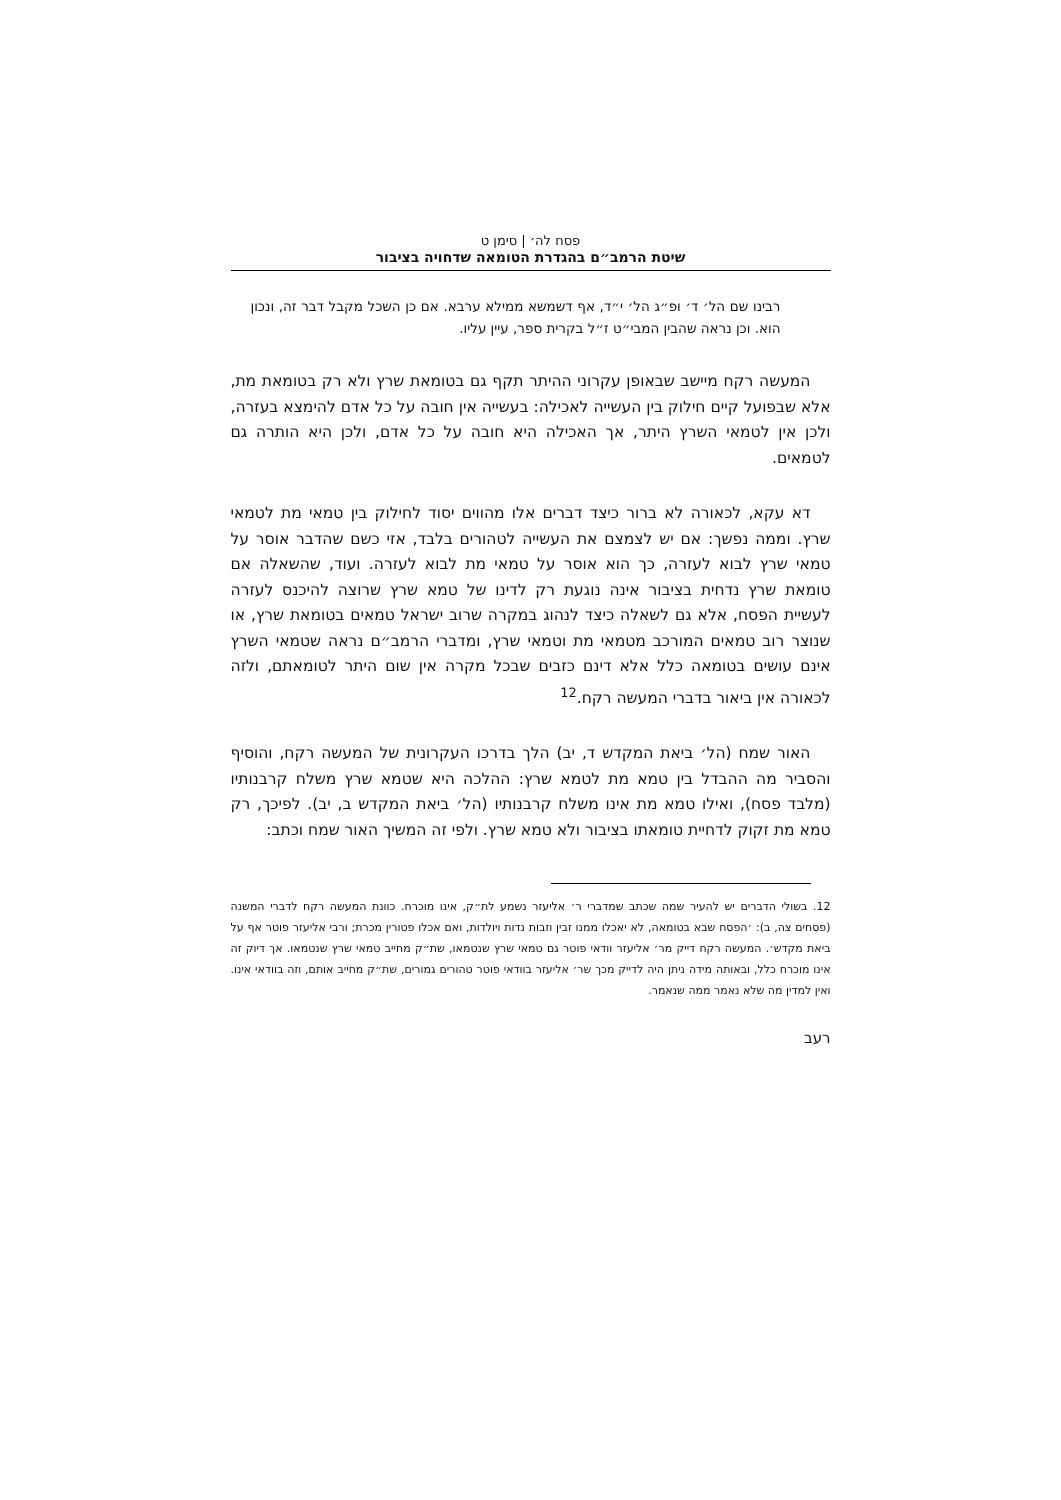פסח לה׳ | סימן ט
שיטת הרמב״ם בהגדרת הטומאה שדחויה בציבור
רבינו שם הל׳ ד׳ ופ״ג הל׳ י״ד, אף דשמשא ממילא ערבא. אם כן השכל מקבל דבר זה, ונכון הוא. וכן נראה שהבין המבי״ט ז״ל בקרית ספר, עיין עליו.
המעשה רקח מיישב שבאופן עקרוני ההיתר תקף גם בטומאת שרץ ולא רק בטומאת מת, אלא שבפועל קיים חילוק בין העשייה לאכילה: בעשייה אין חובה על כל אדם להימצא בעזרה, ולכן אין לטמאי השרץ היתר, אך האכילה היא חובה על כל אדם, ולכן היא הותרה גם לטמאים.
דא עקא, לכאורה לא ברור כיצד דברים אלו מהווים יסוד לחילוק בין טמאי מת לטמאי שרץ. וממה נפשך: אם יש לצמצם את העשייה לטהורים בלבד, אזי כשם שהדבר אוסר על טמאי שרץ לבוא לעזרה, כך הוא אוסר על טמאי מת לבוא לעזרה. ועוד, שהשאלה אם טומאת שרץ נדחית בציבור אינה נוגעת רק לדינו של טמא שרץ שרוצה להיכנס לעזרה לעשיית הפסח, אלא גם לשאלה כיצד לנהוג במקרה שרוב ישראל טמאים בטומאת שרץ, או שנוצר רוב טמאים המורכב מטמאי מת וטמאי שרץ, ומדברי הרמב״ם נראה שטמאי השרץ אינם עושים בטומאה כלל אלא דינם כזבים שבכל מקרה אין שום היתר לטומאתם, ולזה לכאורה אין ביאור בדברי המעשה רקח.<sup>12</sup>
האור שמח (הל׳ ביאת המקדש ד, יב) הלך בדרכו העקרונית של המעשה רקח, והוסיף והסביר מה ההבדל בין טמא מת לטמא שרץ: ההלכה היא שטמא שרץ משלח קרבנותיו (מלבד פסח), ואילו טמא מת אינו משלח קרבנותיו (הל׳ ביאת המקדש ב, יב). לפיכך, רק טמא מת זקוק לדחיית טומאתו בציבור ולא טמא שרץ. ולפי זה המשיך האור שמח וכתב:
12. בשולי הדברים יש להעיר שמה שכתב שמדברי ר׳ אליעזר נשמע לת״ק, אינו מוכרח. כוונת המעשה רקח לדברי המשנה (פסחים צה, ב): ׳הפסח שבא בטומאה, לא יאכלו ממנו זבין וזבות נדות ויולדות, ואם אכלו פטורין מכרת; ורבי אליעזר פוטר אף על ביאת מקדש׳. המעשה רקח דייק מר׳ אליעזר וודאי פוטר גם טמאי שרץ שנטמאו, שת״ק מחייב טמאי שרץ שנטמאו. אך דיוק זה אינו מוכרח כלל, ובאותה מידה ניתן היה לדייק מכך שר׳ אליעזר בוודאי פוטר טהורים גמורים, שת״ק מחייב אותם, וזה בוודאי אינו. ואין למדין מה שלא נאמר ממה שנאמר.
רעב